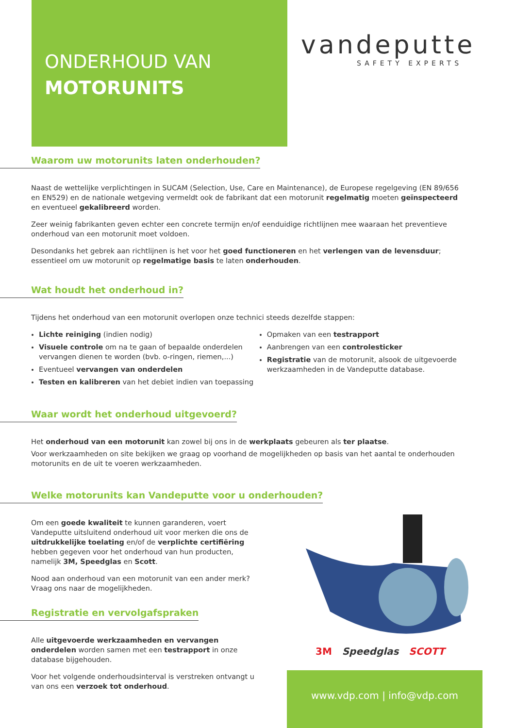ONDERHOUD VAN
MOTORUNITS
vandeputte
SAFETY EXPERTS
Waarom uw motorunits laten onderhouden?
Naast de wettelijke verplichtingen in SUCAM (Selection, Use, Care en Maintenance), de Europese regelgeving (EN 89/656 en EN529) en de nationale wetgeving vermeldt ook de fabrikant dat een motorunit regelmatig moeten geïnspecteerd en eventueel gekalibreerd worden.
Zeer weinig fabrikanten geven echter een concrete termijn en/of eenduidige richtlijnen mee waaraan het preventieve onderhoud van een motorunit moet voldoen.
Desondanks het gebrek aan richtlijnen is het voor het goed functioneren en het verlengen van de levensduur; essentieel om uw motorunit op regelmatige basis te laten onderhouden.
Wat houdt het onderhoud in?
Tijdens het onderhoud van een motorunit overlopen onze technici steeds dezelfde stappen:
Lichte reiniging (indien nodig)
Visuele controle om na te gaan of bepaalde onderdelen vervangen dienen te worden (bvb. o-ringen, riemen,...)
Eventueel vervangen van onderdelen
Testen en kalibreren van het debiet indien van toepassing
Opmaken van een testrapport
Aanbrengen van een controlesticker
Registratie van de motorunit, alsook de uitgevoerde werkzaamheden in de Vandeputte database.
Waar wordt het onderhoud uitgevoerd?
Het onderhoud van een motorunit kan zowel bij ons in de werkplaats gebeuren als ter plaatse.
Voor werkzaamheden on site bekijken we graag op voorhand de mogelijkheden op basis van het aantal te onderhouden motorunits en de uit te voeren werkzaamheden.
Welke motorunits kan Vandeputte voor u onderhouden?
Om een goede kwaliteit te kunnen garanderen, voert Vandeputte uitsluitend onderhoud uit voor merken die ons de uitdrukkelijke toelating en/of de verplichte certifiëring hebben gegeven voor het onderhoud van hun producten, namelijk 3M, Speedglas en Scott.
Nood aan onderhoud van een motorunit van een ander merk? Vraag ons naar de mogelijkheden.
Registratie en vervolgafspraken
Alle uitgevoerde werkzaamheden en vervangen onderdelen worden samen met een testrapport in onze database bijgehouden.
Voor het volgende onderhoudsinterval is verstreken ontvangt u van ons een verzoek tot onderhoud.
3M Speedglas SCOTT
www.vdp.com | info@vdp.com